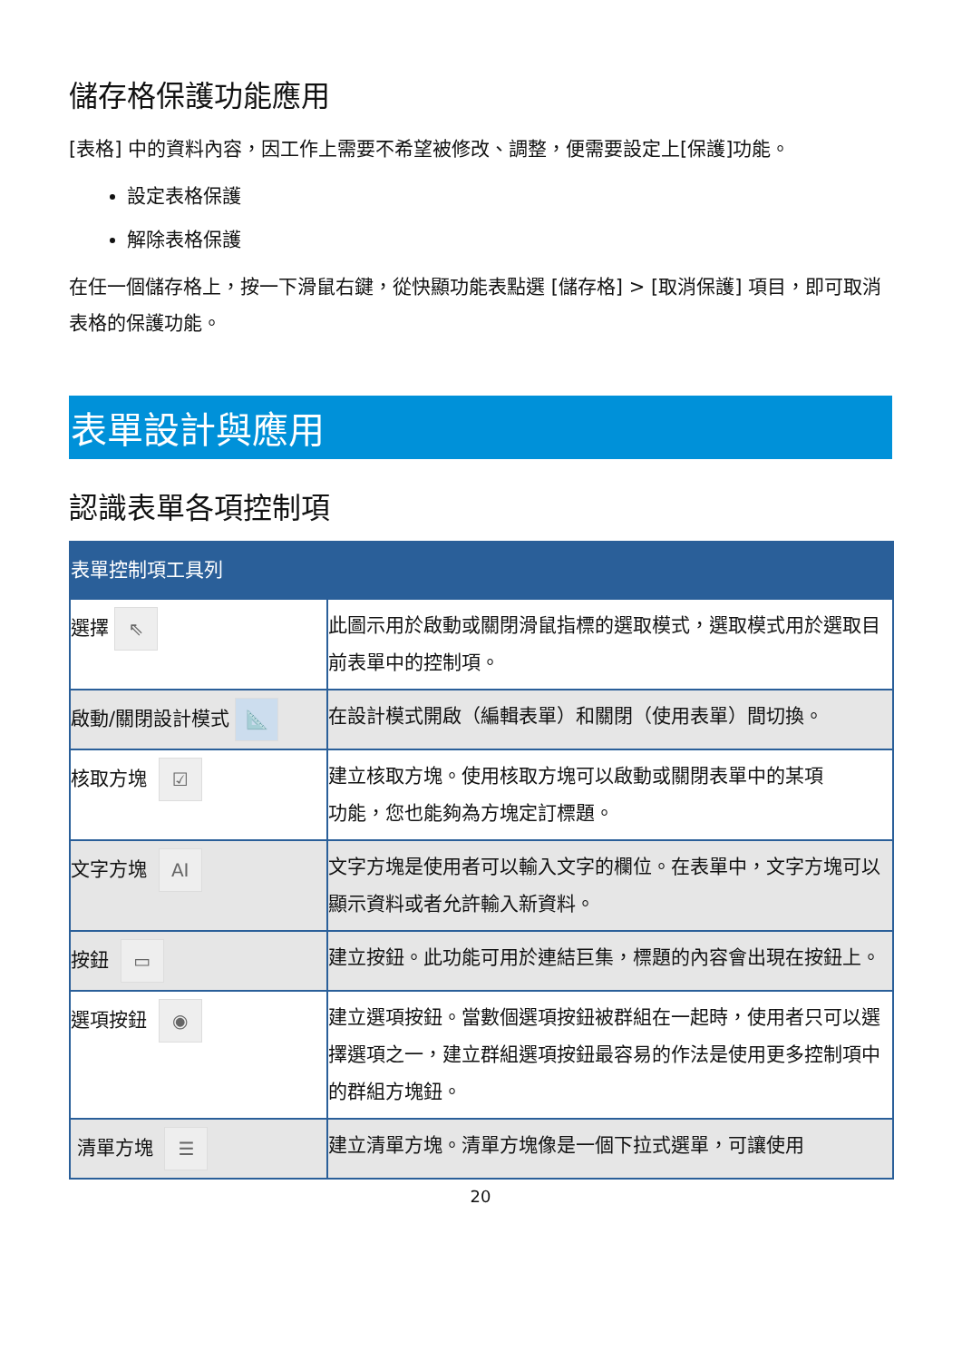儲存格保護功能應用
[表格] 中的資料內容，因工作上需要不希望被修改、調整，便需要設定上[保護]功能。
設定表格保護
解除表格保護
在任一個儲存格上，按一下滑鼠右鍵，從快顯功能表點選 [儲存格] > [取消保護] 項目，即可取消表格的保護功能。
表單設計與應用
認識表單各項控制項
| 表單控制項工具列 | |
| --- | --- |
| 選擇 ⇖ | 此圖示用於啟動或關閉滑鼠指標的選取模式，選取模式用於選取目前表單中的控制項。 |
| 啟動/關閉設計模式 📐 | 在設計模式開啟（編輯表單）和關閉（使用表單）間切換。 |
| 核取方塊 ☑ | 建立核取方塊。使用核取方塊可以啟動或關閉表單中的某項 功能，您也能夠為方塊定訂標題。 |
| 文字方塊 AI | 文字方塊是使用者可以輸入文字的欄位。在表單中，文字方塊可以顯示資料或者允許輸入新資料。 |
| 按鈕 ▭ | 建立按鈕。此功能可用於連結巨集，標題的內容會出現在按鈕上。 |
| 選項按鈕 ◉ | 建立選項按鈕。當數個選項按鈕被群組在一起時，使用者只可以選擇選項之一，建立群組選項按鈕最容易的作法是使用更多控制項中的群組方塊鈕。 |
| 清單方塊 ☰ | 建立清單方塊。清單方塊像是一個下拉式選單，可讓使用 |
20